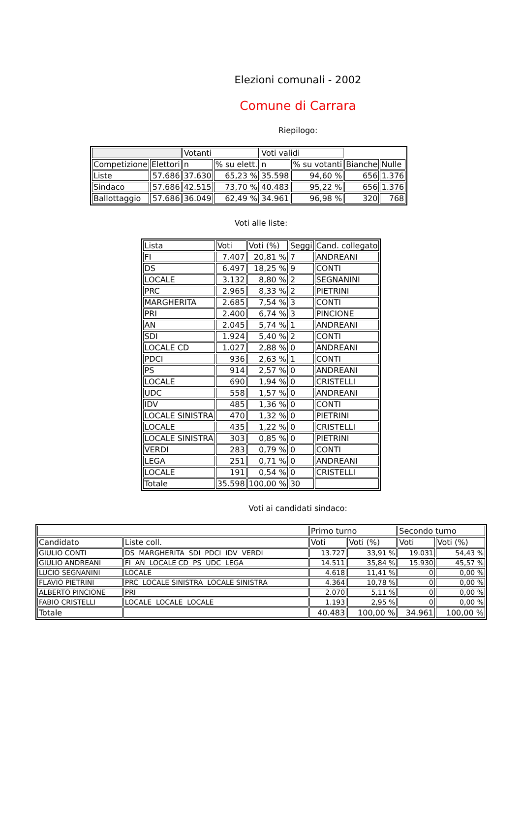Elezioni comunali - 2002
Comune di Carrara
Riepilogo:
| | | Votanti | | Voti validi | | | |
| --- | --- | --- | --- | --- | --- | --- | --- |
| Competizione | Elettori | n | % su elett. | n | % su votanti | Bianche | Nulle |
| Liste | 57.686 | 37.630 | 65,23 % | 35.598 | 94,60 % | 656 | 1.376 |
| Sindaco | 57.686 | 42.515 | 73,70 % | 40.483 | 95,22 % | 656 | 1.376 |
| Ballottaggio | 57.686 | 36.049 | 62,49 % | 34.961 | 96,98 % | 320 | 768 |
Voti alle liste:
| Lista | Voti | Voti (%) | Seggi | Cand. collegato |
| --- | --- | --- | --- | --- |
| FI | 7.407 | 20,81 % | 7 | ANDREANI |
| DS | 6.497 | 18,25 % | 9 | CONTI |
| LOCALE | 3.132 | 8,80 % | 2 | SEGNANINI |
| PRC | 2.965 | 8,33 % | 2 | PIETRINI |
| MARGHERITA | 2.685 | 7,54 % | 3 | CONTI |
| PRI | 2.400 | 6,74 % | 3 | PINCIONE |
| AN | 2.045 | 5,74 % | 1 | ANDREANI |
| SDI | 1.924 | 5,40 % | 2 | CONTI |
| LOCALE CD | 1.027 | 2,88 % | 0 | ANDREANI |
| PDCI | 936 | 2,63 % | 1 | CONTI |
| PS | 914 | 2,57 % | 0 | ANDREANI |
| LOCALE | 690 | 1,94 % | 0 | CRISTELLI |
| UDC | 558 | 1,57 % | 0 | ANDREANI |
| IDV | 485 | 1,36 % | 0 | CONTI |
| LOCALE SINISTRA | 470 | 1,32 % | 0 | PIETRINI |
| LOCALE | 435 | 1,22 % | 0 | CRISTELLI |
| LOCALE SINISTRA | 303 | 0,85 % | 0 | PIETRINI |
| VERDI | 283 | 0,79 % | 0 | CONTI |
| LEGA | 251 | 0,71 % | 0 | ANDREANI |
| LOCALE | 191 | 0,54 % | 0 | CRISTELLI |
| Totale | 35.598 | 100,00 % | 30 | |
Voti ai candidati sindaco:
| | | Primo turno | | Secondo turno | |
| --- | --- | --- | --- | --- | --- |
| Candidato | Liste coll. | Voti | Voti (%) | Voti | Voti (%) |
| GIULIO CONTI | DS MARGHERITA SDI PDCI IDV VERDI | 13.727 | 33,91 % | 19.031 | 54,43 % |
| GIULIO ANDREANI | FI AN LOCALE CD PS UDC LEGA | 14.511 | 35,84 % | 15.930 | 45,57 % |
| LUCIO SEGNANINI | LOCALE | 4.618 | 11,41 % | 0 | 0,00 % |
| FLAVIO PIETRINI | PRC LOCALE SINISTRA LOCALE SINISTRA | 4.364 | 10,78 % | 0 | 0,00 % |
| ALBERTO PINCIONE | PRI | 2.070 | 5,11 % | 0 | 0,00 % |
| FABIO CRISTELLI | LOCALE LOCALE LOCALE | 1.193 | 2,95 % | 0 | 0,00 % |
| Totale | | 40.483 | 100,00 % | 34.961 | 100,00 % |